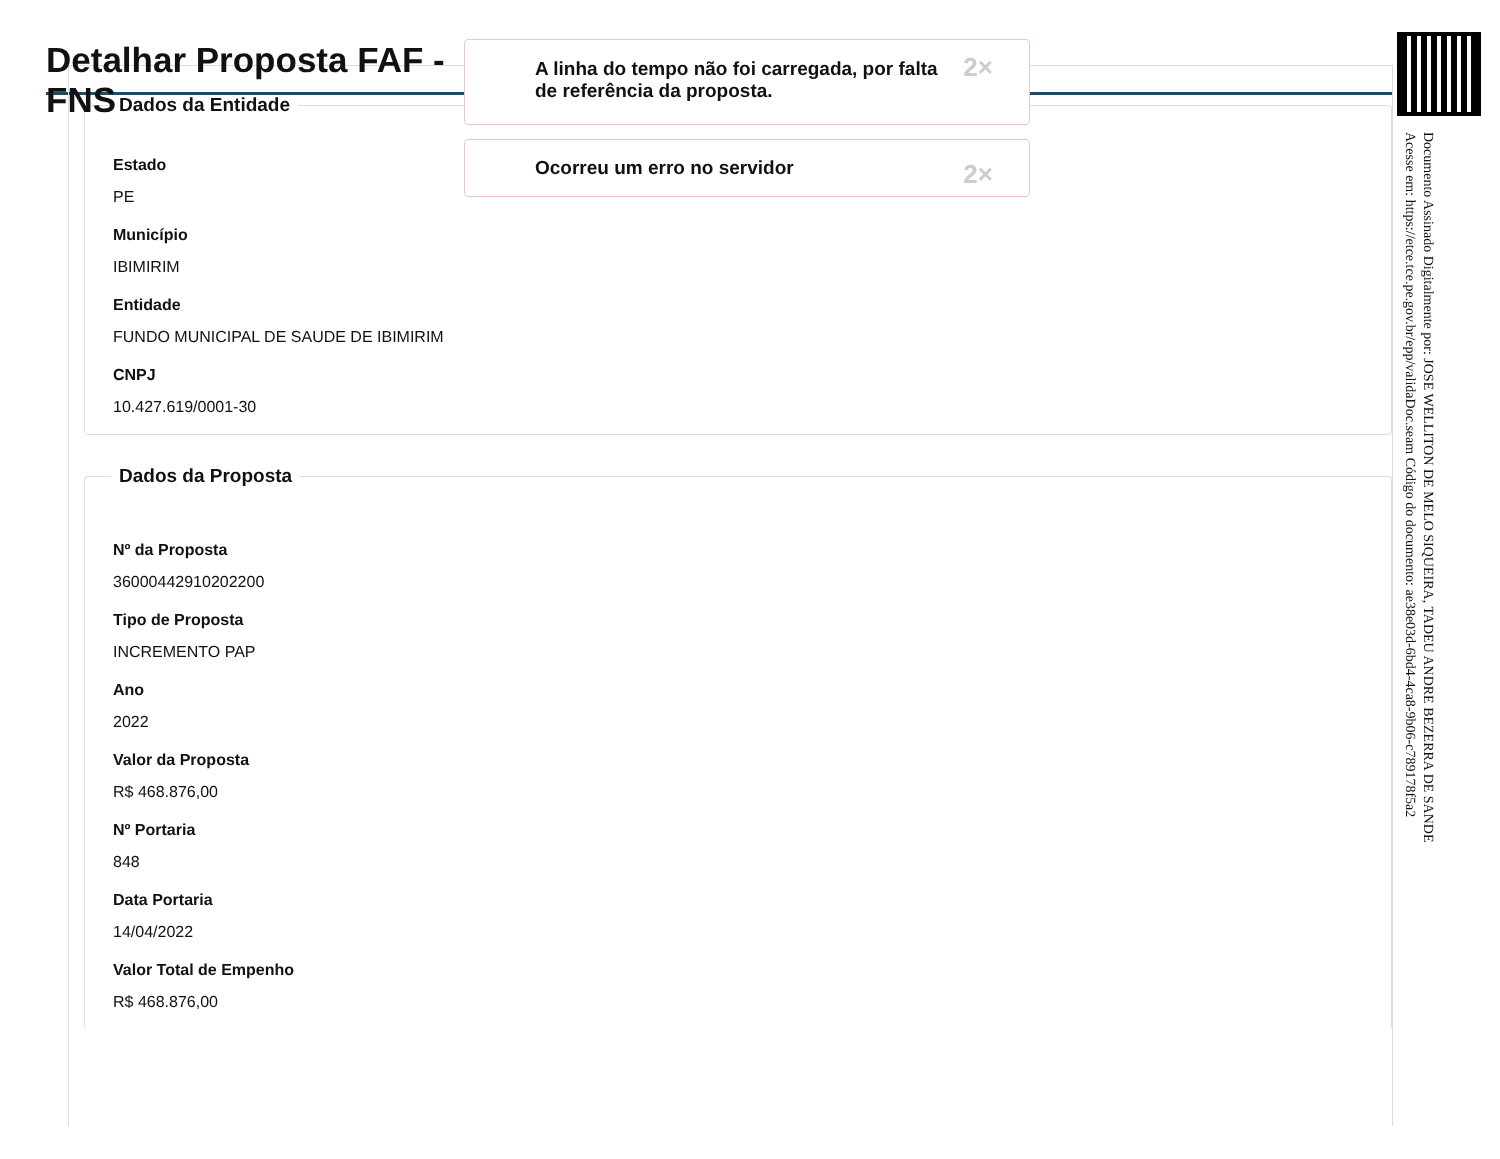Detalhar Proposta FAF - FNS
A linha do tempo não foi carregada, por falta de referência da proposta.
2×
Ocorreu um erro no servidor
2×
Dados da Entidade
Estado
PE
Município
IBIMIRIM
Entidade
FUNDO MUNICIPAL DE SAUDE DE IBIMIRIM
CNPJ
10.427.619/0001-30
Dados da Proposta
Nº da Proposta
36000442910202200
Tipo de Proposta
INCREMENTO PAP
Ano
2022
Valor da Proposta
R$ 468.876,00
Nº Portaria
848
Data Portaria
14/04/2022
Valor Total de Empenho
R$ 468.876,00
Documento Assinado Digitalmente por: JOSE WELLITON DE MELO SIQUEIRA, TADEU ANDRE BEZERRA DE SANDE
Acesse em: https://etce.tce.pe.gov.br/epp/validaDoc.seam Código do documento: ae38e03d-6bd4-4ca8-9b06-c789178f5a2